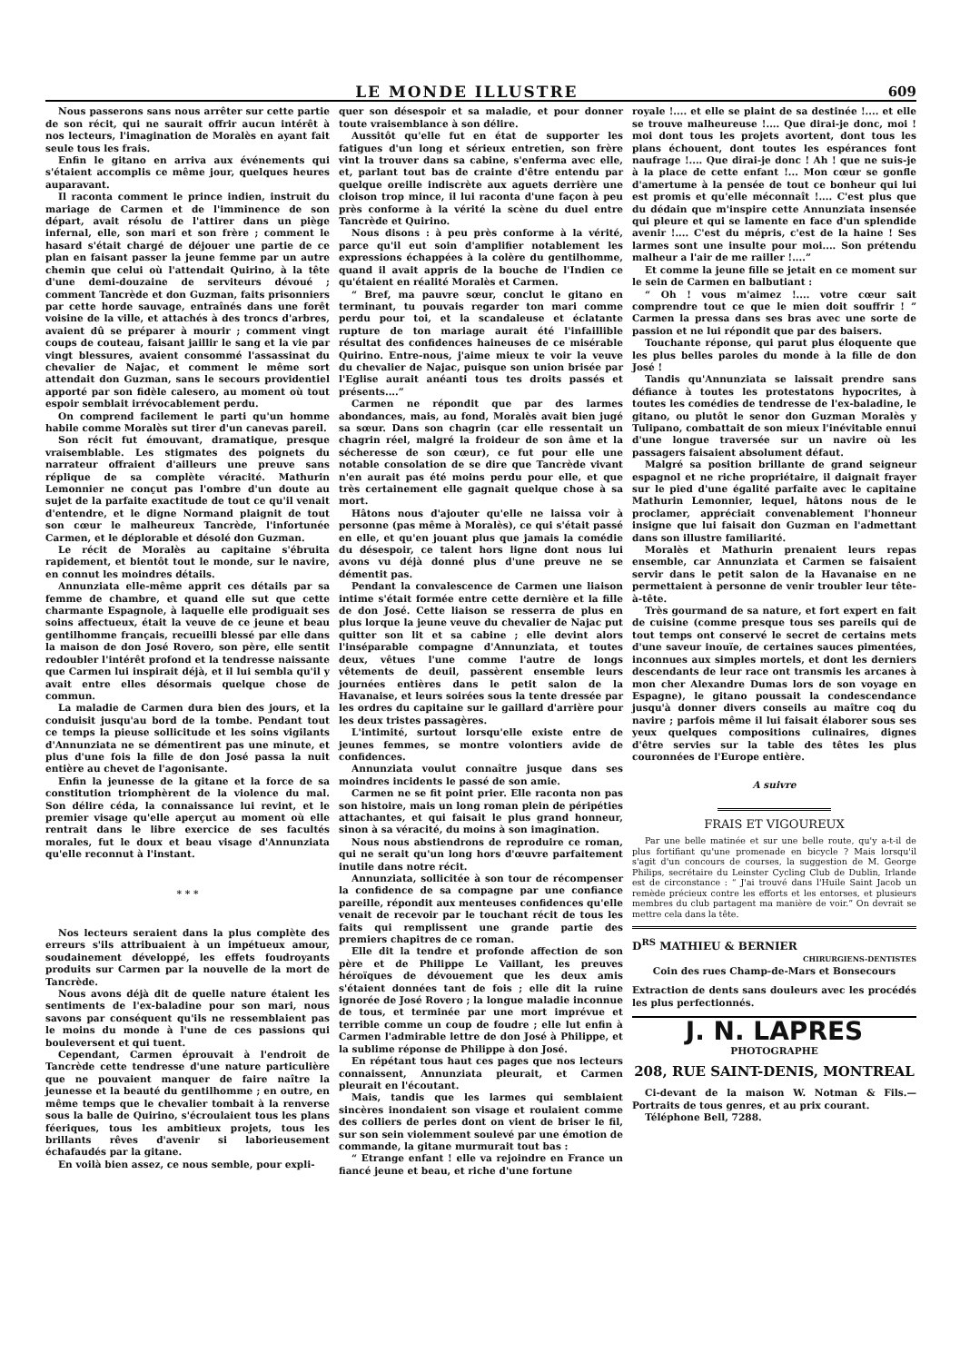LE MONDE ILLUSTRE 609
Nous passerons sans nous arrêter sur cette partie de son récit, qui ne saurait offrir aucun intérêt à nos lecteurs, l'imagination de Moralès en ayant fait seule tous les frais.
Enfin le gitano en arriva aux événements qui s'étaient accomplis ce même jour, quelques heures auparavant.
Il raconta comment le prince indien, instruit du mariage de Carmen et de l'imminence de son départ, avait résolu de l'attirer dans un piège infernal, elle, son mari et son frère ; comment le hasard s'était chargé de déjouer une partie de ce plan en faisant passer la jeune femme par un autre chemin que celui où l'attendait Quirino, à la tête d'une demi-douzaine de serviteurs dévoué ; comment Tancrède et don Guzman, faits prisonniers par cette horde sauvage, entraînés dans une forêt voisine de la ville, et attachés à des troncs d'arbres, avaient dû se préparer à mourir ; comment vingt coups de couteau, faisant jaillir le sang et la vie par vingt blessures, avaient consommé l'assassinat du chevalier de Najac, et comment le même sort attendait don Guzman, sans le secours providentiel apporté par son fidèle calesero, au moment où tout espoir semblait irrévocablement perdu.
On comprend facilement le parti qu'un homme habile comme Moralès sut tirer d'un canevas pareil.
Son récit fut émouvant, dramatique, presque vraisemblable. Les stigmates des poignets du narrateur offraient d'ailleurs une preuve sans réplique de sa complète véracité. Mathurin Lemonnier ne conçut pas l'ombre d'un doute au sujet de la parfaite exactitude de tout ce qu'il venait d'entendre, et le digne Normand plaignit de tout son cœur le malheureux Tancrède, l'infortunée Carmen, et le déplorable et désolé don Guzman.
Le récit de Moralès au capitaine s'ébruita rapidement, et bientôt tout le monde, sur le navire, en connut les moindres détails.
Annunziata elle-même apprit ces détails par sa femme de chambre, et quand elle sut que cette charmante Espagnole, à laquelle elle prodiguait ses soins affectueux, était la veuve de ce jeune et beau gentilhomme français, recueilli blessé par elle dans la maison de don José Rovero, son père, elle sentit redoubler l'intérêt profond et la tendresse naissante que Carmen lui inspirait déjà, et il lui sembla qu'il y avait entre elles désormais quelque chose de commun.
La maladie de Carmen dura bien des jours, et la conduisit jusqu'au bord de la tombe. Pendant tout ce temps la pieuse sollicitude et les soins vigilants d'Annunziata ne se démentirent pas une minute, et plus d'une fois la fille de don José passa la nuit entière au chevet de l'agonisante.
Enfin la jeunesse de la gitane et la force de sa constitution triomphèrent de la violence du mal. Son délire céda, la connaissance lui revint, et le premier visage qu'elle aperçut au moment où elle rentrait dans le libre exercice de ses facultés morales, fut le doux et beau visage d'Annunziata qu'elle reconnut à l'instant.
* * *
Nos lecteurs seraient dans la plus complète des erreurs s'ils attribuaient à un impétueux amour, soudainement développé, les effets foudroyants produits sur Carmen par la nouvelle de la mort de Tancrède.
Nous avons déjà dit de quelle nature étaient les sentiments de l'ex-baladine pour son mari, nous savons par conséquent qu'ils ne ressemblaient pas le moins du monde à l'une de ces passions qui bouleversent et qui tuent.
Cependant, Carmen éprouvait à l'endroit de Tancrède cette tendresse d'une nature particulière que ne pouvaient manquer de faire naître la jeunesse et la beauté du gentilhomme ; en outre, en même temps que le chevalier tombait à la renverse sous la balle de Quirino, s'écroulaient tous les plans féeriques, tous les ambitieux projets, tous les brillants rêves d'avenir si laborieusement échafaudés par la gitane.
En voilà bien assez, ce nous semble, pour expli-
quer son désespoir et sa maladie, et pour donner toute vraisemblance à son délire.
Aussitôt qu'elle fut en état de supporter les fatigues d'un long et sérieux entretien, son frère vint la trouver dans sa cabine, s'enferma avec elle, et, parlant tout bas de crainte d'être entendu par quelque oreille indiscrète aux aguets derrière une cloison trop mince, il lui raconta d'une façon à peu près conforme à la vérité la scène du duel entre Tancrède et Quirino.
Nous disons : à peu près conforme à la vérité, parce qu'il eut soin d'amplifier notablement les expressions échappées à la colère du gentilhomme, quand il avait appris de la bouche de l'Indien ce qu'étaient en réalité Moralès et Carmen.
“ Bref, ma pauvre sœur, conclut le gitano en terminant, tu pouvais regarder ton mari comme perdu pour toi, et la scandaleuse et éclatante rupture de ton mariage aurait été l'infaillible résultat des confidences haineuses de ce misérable Quirino. Entre-nous, j'aime mieux te voir la veuve du chevalier de Najac, puisque son union brisée par l'Eglise aurait anéanti tous tes droits passés et présents....”
Carmen ne répondit que par des larmes abondances, mais, au fond, Moralès avait bien jugé sa sœur. Dans son chagrin (car elle ressentait un chagrin réel, malgré la froideur de son âme et la sécheresse de son cœur), ce fut pour elle une notable consolation de se dire que Tancrède vivant n'en aurait pas été moins perdu pour elle, et que très certainement elle gagnait quelque chose à sa mort.
Hâtons nous d'ajouter qu'elle ne laissa voir à personne (pas même à Moralès), ce qui s'était passé en elle, et qu'en jouant plus que jamais la comédie du désespoir, ce talent hors ligne dont nous lui avons vu déjà donné plus d'une preuve ne se démentit pas.
Pendant la convalescence de Carmen une liaison intime s'était formée entre cette dernière et la fille de don José. Cette liaison se resserra de plus en plus lorque la jeune veuve du chevalier de Najac put quitter son lit et sa cabine ; elle devint alors l'inséparable compagne d'Annunziata, et toutes deux, vêtues l'une comme l'autre de longs vêtements de deuil, passèrent ensemble leurs journées entières dans le petit salon de la Havanaise, et leurs soirées sous la tente dressée par les ordres du capitaine sur le gaillard d'arrière pour les deux tristes passagères.
L'intimité, surtout lorsqu'elle existe entre de jeunes femmes, se montre volontiers avide de confidences.
Annunziata voulut connaître jusque dans ses moindres incidents le passé de son amie.
Carmen ne se fit point prier. Elle raconta non pas son histoire, mais un long roman plein de péripéties attachantes, et qui faisait le plus grand honneur, sinon à sa véracité, du moins à son imagination.
Nous nous abstiendrons de reproduire ce roman, qui ne serait qu'un long hors d'œuvre parfaitement inutile dans notre récit.
Annunziata, sollicitée à son tour de récompenser la confidence de sa compagne par une confiance pareille, répondit aux menteuses confidences qu'elle venait de recevoir par le touchant récit de tous les faits qui remplissent une grande partie des premiers chapitres de ce roman.
Elle dit la tendre et profonde affection de son père et de Philippe Le Vaillant, les preuves héroïques de dévouement que les deux amis s'étaient données tant de fois ; elle dit la ruine ignorée de José Rovero ; la longue maladie inconnue de tous, et terminée par une mort imprévue et terrible comme un coup de foudre ; elle lut enfin à Carmen l'admirable lettre de don José à Philippe, et la sublime réponse de Philippe à don José.
En répétant tous haut ces pages que nos lecteurs connaissent, Annunziata pleurait, et Carmen pleurait en l'écoutant.
Mais, tandis que les larmes qui semblaient sincères inondaient son visage et roulaient comme des colliers de perles dont on vient de briser le fil, sur son sein violemment soulevé par une émotion de commande, la gitane murmurait tout bas :
“ Etrange enfant ! elle va rejoindre en France un fiancé jeune et beau, et riche d'une fortune
royale !.... et elle se plaint de sa destinée !.... et elle se trouve malheureuse !.... Que dirai-je donc, moi ! moi dont tous les projets avortent, dont tous les plans échouent, dont toutes les espérances font naufrage !.... Que dirai-je donc ! Ah ! que ne suis-je à la place de cette enfant !... Mon cœur se gonfle d'amertume à la pensée de tout ce bonheur qui lui est promis et qu'elle méconnaît !.... C'est plus que du dédain que m'inspire cette Annunziata insensée qui pleure et qui se lamente en face d'un splendide avenir !.... C'est du mépris, c'est de la haine ! Ses larmes sont une insulte pour moi.... Son prétendu malheur a l'air de me railler !....”
Et comme la jeune fille se jetait en ce moment sur le sein de Carmen en balbutiant :
“ Oh ! vous m'aimez !.... votre cœur sait comprendre tout ce que le mien doit souffrir ! ” Carmen la pressa dans ses bras avec une sorte de passion et ne lui répondit que par des baisers.
Touchante réponse, qui parut plus éloquente que les plus belles paroles du monde à la fille de don José !
Tandis qu'Annunziata se laissait prendre sans défiance à toutes les protestatons hypocrites, à toutes les comédies de tendresse de l'ex-baladine, le gitano, ou plutôt le senor don Guzman Moralès y Tulipano, combattait de son mieux l'inévitable ennui d'une longue traversée sur un navire où les passagers faisaient absolument défaut.
Malgré sa position brillante de grand seigneur espagnol et ne riche propriétaire, il daignait frayer sur le pied d'une égalité parfaite avec le capitaine Mathurin Lemonnier, lequel, hâtons nous de le proclamer, appréciait convenablement l'honneur insigne que lui faisait don Guzman en l'admettant dans son illustre familiarité.
Moralès et Mathurin prenaient leurs repas ensemble, car Annunziata et Carmen se faisaient servir dans le petit salon de la Havanaise en ne permettaient à personne de venir troubler leur tête-à-tête.
Très gourmand de sa nature, et fort expert en fait de cuisine (comme presque tous ses pareils qui de tout temps ont conservé le secret de certains mets d'une saveur inouïe, de certaines sauces pimentées, inconnues aux simples mortels, et dont les derniers descendants de leur race ont transmis les arcanes à mon cher Alexandre Dumas lors de son voyage en Espagne), le gitano poussait la condescendance jusqu'à donner divers conseils au maître coq du navire ; parfois même il lui faisait élaborer sous ses yeux quelques compositions culinaires, dignes d'être servies sur la table des têtes les plus couronnées de l'Europe entière.
A suivre
FRAIS ET VIGOUREUX
Par une belle matinée et sur une belle route, qu'y a-t-il de plus fortifiant qu'une promenade en bicycle ? Mais lorsqu'il s'agit d'un concours de courses, la suggestion de M. George Philips, secrétaire du Leinster Cycling Club de Dublin, Irlande est de circonstance : “ J'ai trouvé dans l'Huile Saint Jacob un remède précieux contre les efforts et les entorses, et plusieurs membres du club partagent ma manière de voir.” On devrait se mettre cela dans la tête.
D<sup>RS</sup> MATHIEU & BERNIER
CHIRURGIENS-DENTISTES
Coin des rues Champ-de-Mars et Bonsecours
Extraction de dents sans douleurs avec les procédés les plus perfectionnés.
J. N. LAPRES
PHOTOGRAPHE
208, RUE SAINT-DENIS, MONTREAL
Ci-devant de la maison W. Notman & Fils.—Portraits de tous genres, et au prix courant.
Téléphone Bell, 7288.